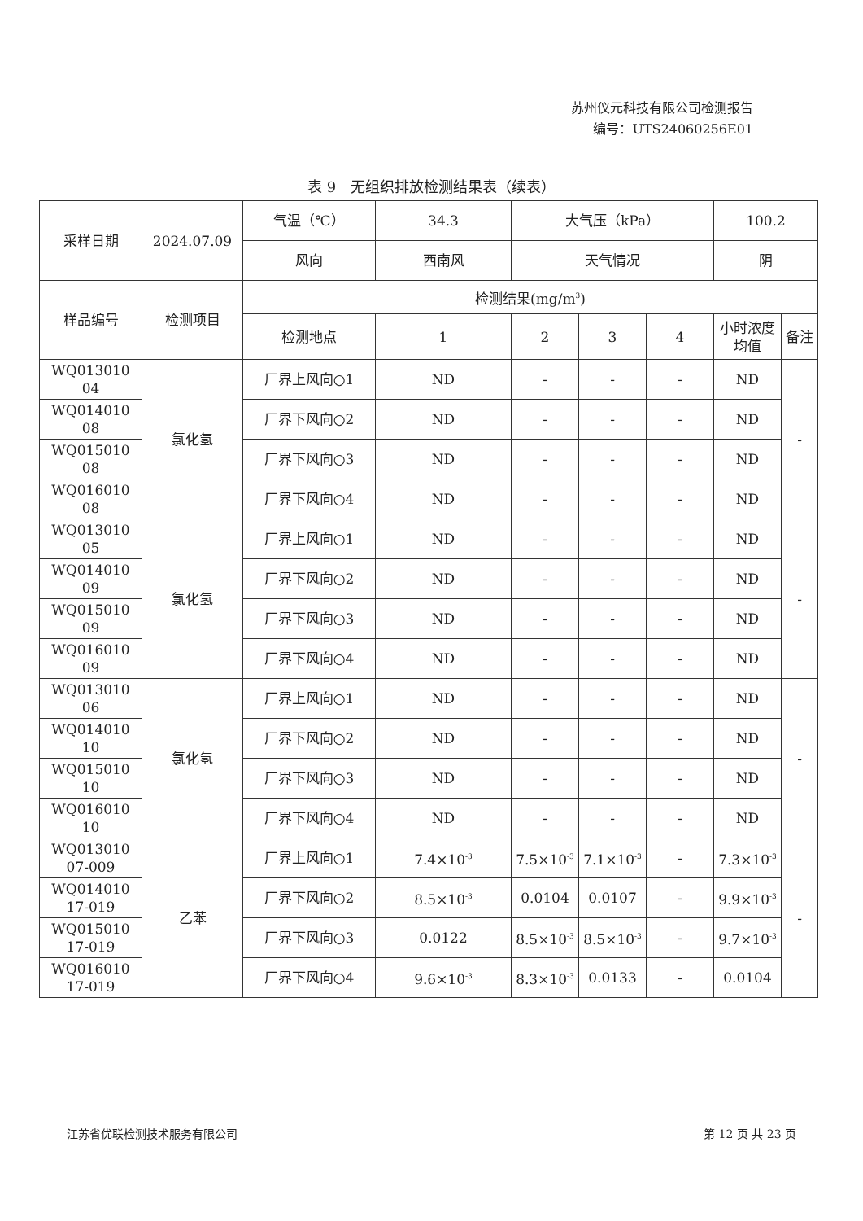苏州仪元科技有限公司检测报告
编号：UTS24060256E01
表 9　无组织排放检测结果表（续表）
| 采样日期 | 2024.07.09 | 气温（℃） | 34.3 | 大气压（kPa） | | | 100.2 | |
| | | 风向 | 西南风 | 天气情况 | | | 阴 | |
| 样品编号 | 检测项目 | 检测结果(mg/m<sup>3</sup>) | | | | | | |
| | | 检测地点 | 1 | 2 | 3 | 4 | 小时浓度均值 | 备注 |
| WQ013010 04 | 氯化氢 | 厂界上风向○1 | ND | - | - | - | ND | - |
| WQ014010 08 | | 厂界下风向○2 | ND | - | - | - | ND | |
| WQ015010 08 | | 厂界下风向○3 | ND | - | - | - | ND | |
| WQ016010 08 | | 厂界下风向○4 | ND | - | - | - | ND | |
| WQ013010 05 | 氯化氢 | 厂界上风向○1 | ND | - | - | - | ND | - |
| WQ014010 09 | | 厂界下风向○2 | ND | - | - | - | ND | |
| WQ015010 09 | | 厂界下风向○3 | ND | - | - | - | ND | |
| WQ016010 09 | | 厂界下风向○4 | ND | - | - | - | ND | |
| WQ013010 06 | 氯化氢 | 厂界上风向○1 | ND | - | - | - | ND | - |
| WQ014010 10 | | 厂界下风向○2 | ND | - | - | - | ND | |
| WQ015010 10 | | 厂界下风向○3 | ND | - | - | - | ND | |
| WQ016010 10 | | 厂界下风向○4 | ND | - | - | - | ND | |
| WQ013010 07-009 | 乙苯 | 厂界上风向○1 | 7.4×10<sup>-3</sup> | 7.5×10<sup>-3</sup> | 7.1×10<sup>-3</sup> | - | 7.3×10<sup>-3</sup> | - |
| WQ014010 17-019 | | 厂界下风向○2 | 8.5×10<sup>-3</sup> | 0.0104 | 0.0107 | - | 9.9×10<sup>-3</sup> | |
| WQ015010 17-019 | | 厂界下风向○3 | 0.0122 | 8.5×10<sup>-3</sup> | 8.5×10<sup>-3</sup> | - | 9.7×10<sup>-3</sup> | |
| WQ016010 17-019 | | 厂界下风向○4 | 9.6×10<sup>-3</sup> | 8.3×10<sup>-3</sup> | 0.0133 | - | 0.0104 | |
江苏省优联检测技术服务有限公司 第 12 页 共 23 页